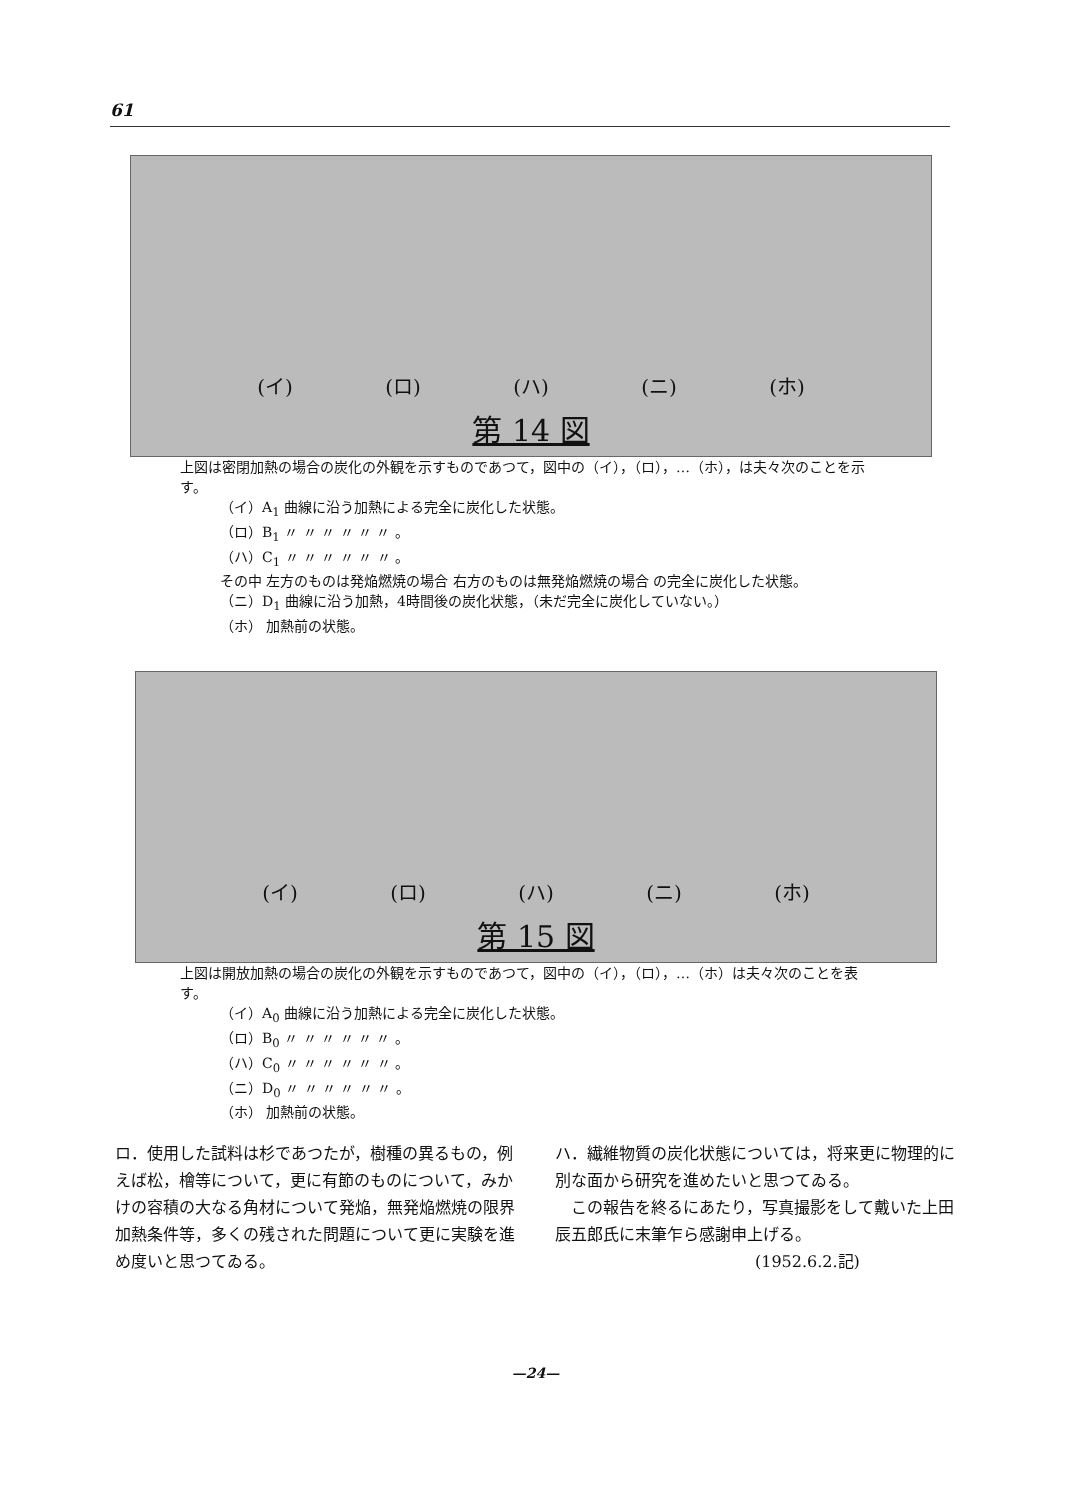61
(イ) (ロ) (ハ) (ニ) (ホ)
第 14 図
上図は密閉加熱の場合の炭化の外観を示すものであつて，図中の（イ），（ロ），…（ホ），は夫々次のことを示す。
（イ）A<sub>1</sub> 曲線に沿う加熱による完全に炭化した状態。
（ロ）B<sub>1</sub> 〃 〃 〃 〃 〃 〃 。
（ハ）C<sub>1</sub> 〃 〃 〃 〃 〃 〃 。
その中 左方のものは発焔燃焼の場合 右方のものは無発焔燃焼の場合 の完全に炭化した状態。
（ニ）D<sub>1</sub> 曲線に沿う加熱，4時間後の炭化状態，（未だ完全に炭化していない。）
（ホ） 加熱前の状態。
(イ) (ロ) (ハ) (ニ) (ホ)
第 15 図
上図は開放加熱の場合の炭化の外観を示すものであつて，図中の（イ），（ロ），…（ホ）は夫々次のことを表す。
（イ）A<sub>0</sub> 曲線に沿う加熱による完全に炭化した状態。
（ロ）B<sub>0</sub> 〃 〃 〃 〃 〃 〃 。
（ハ）C<sub>0</sub> 〃 〃 〃 〃 〃 〃 。
（ニ）D<sub>0</sub> 〃 〃 〃 〃 〃 〃 。
（ホ） 加熱前の状態。
ロ．使用した試料は杉であつたが，樹種の異るもの，例えば松，檜等について，更に有節のものについて，みかけの容積の大なる角材について発焔，無発焔燃焼の限界加熱条件等，多くの残された問題について更に実験を進め度いと思つてゐる。
ハ．繊維物質の炭化状態については，将来更に物理的に別な面から研究を進めたいと思つてゐる。
　この報告を終るにあたり，写真撮影をして戴いた上田辰五郎氏に末筆乍ら感謝申上げる。
(1952.6.2.記)
—24—